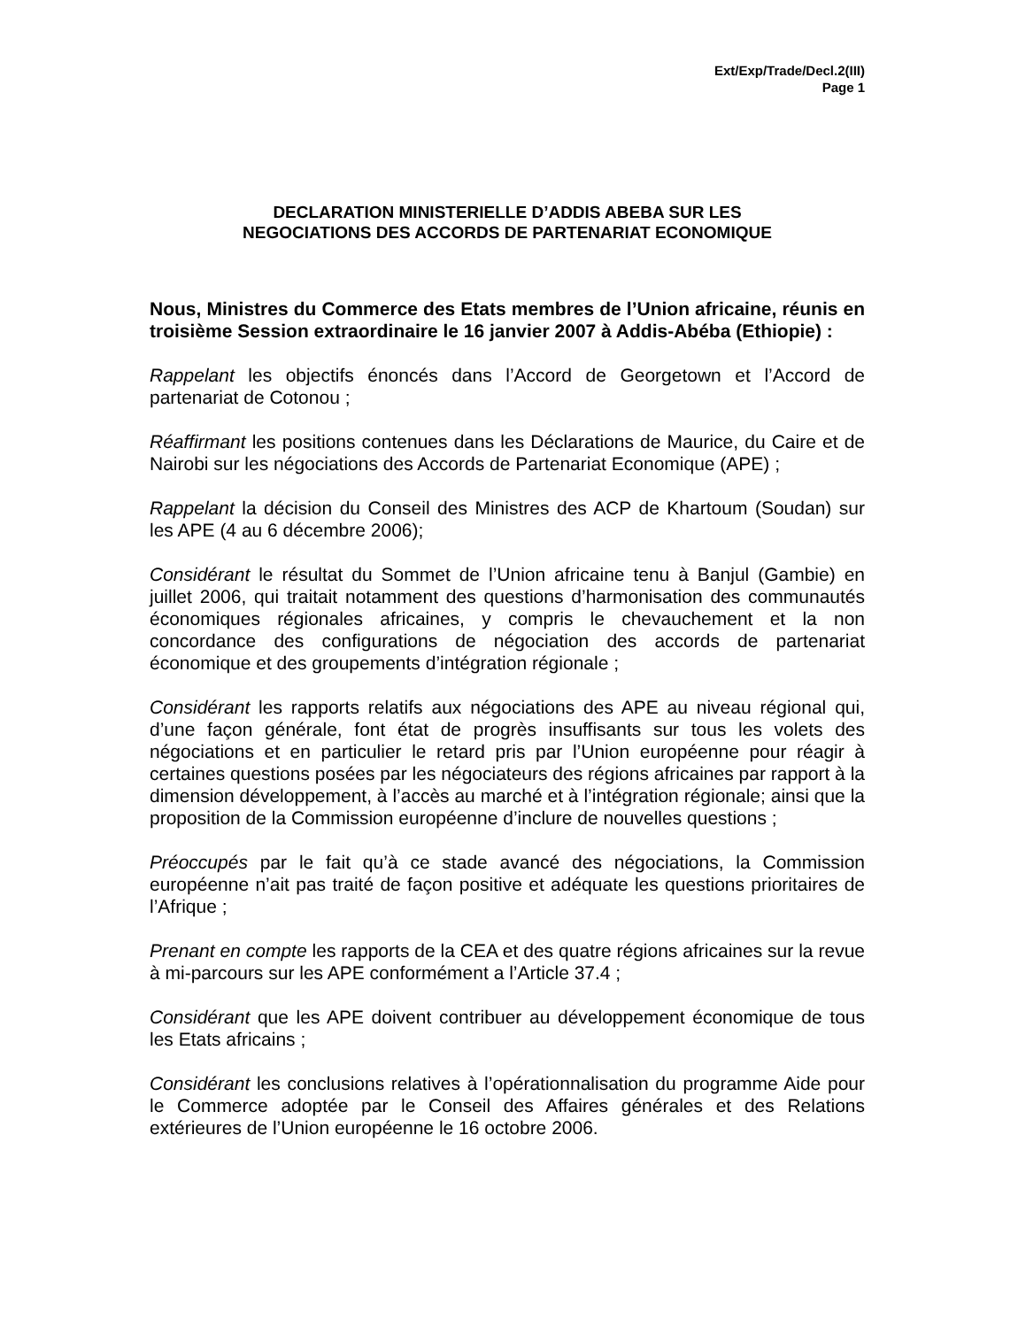Ext/Exp/Trade/Decl.2(III)
Page 1
DECLARATION MINISTERIELLE D’ADDIS ABEBA SUR LES
NEGOCIATIONS DES ACCORDS DE PARTENARIAT ECONOMIQUE
Nous, Ministres du Commerce des Etats membres de l’Union africaine, réunis en troisième Session extraordinaire le 16 janvier 2007 à Addis-Abéba (Ethiopie) :
Rappelant les objectifs énoncés dans l’Accord de Georgetown et l’Accord de partenariat de Cotonou ;
Réaffirmant les positions contenues dans les Déclarations de Maurice, du Caire et de Nairobi sur les négociations des Accords de Partenariat Economique (APE) ;
Rappelant la décision du Conseil des Ministres des ACP de Khartoum (Soudan) sur les APE (4 au 6 décembre 2006);
Considérant le résultat du Sommet de l’Union africaine tenu à Banjul (Gambie) en juillet 2006, qui traitait notamment des questions d’harmonisation des communautés économiques régionales africaines, y compris le chevauchement et la non concordance des configurations de négociation des accords de partenariat économique et des groupements d’intégration régionale ;
Considérant les rapports relatifs aux négociations des APE au niveau régional qui, d’une façon générale, font état de progrès insuffisants sur tous les volets des négociations et en particulier le retard pris par l’Union européenne pour réagir à certaines questions posées par les négociateurs des régions africaines par rapport à la dimension développement, à l’accès au marché et à l’intégration régionale; ainsi que la proposition de la Commission européenne d’inclure de nouvelles questions ;
Préoccupés par le fait qu’à ce stade avancé des négociations, la Commission européenne n’ait pas traité de façon positive et adéquate les questions prioritaires de l’Afrique ;
Prenant en compte les rapports de la CEA et des quatre régions africaines sur la revue à mi-parcours sur les APE conformément a l’Article 37.4 ;
Considérant que les APE doivent contribuer au développement économique de tous les Etats africains ;
Considérant les conclusions relatives à l’opérationnalisation du programme Aide pour le Commerce adoptée par le Conseil des Affaires générales et des Relations extérieures de l’Union européenne le 16 octobre 2006.